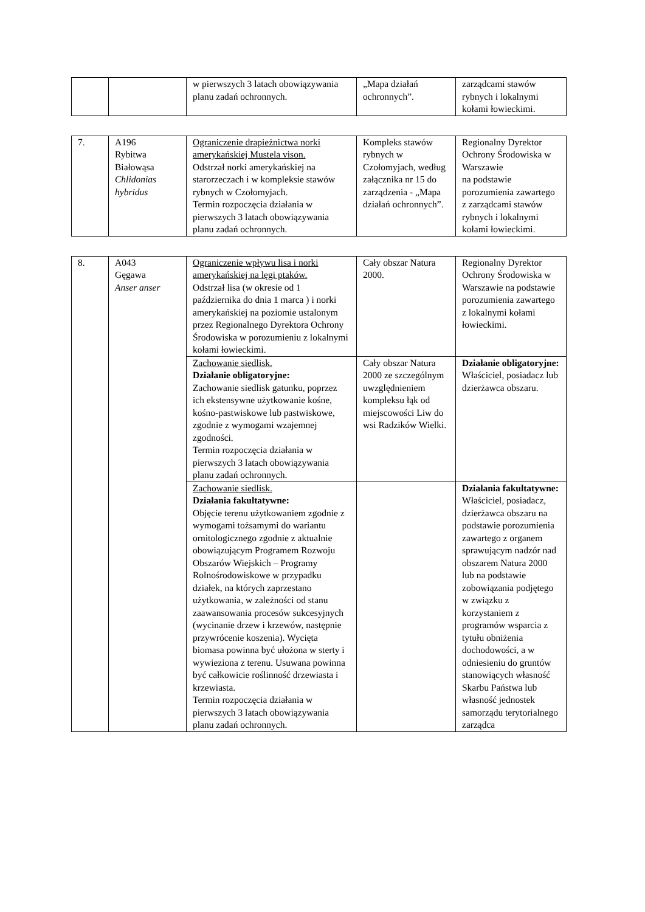| | | w pierwszych 3 latach obowiązywania planu zadań ochronnych. | „Mapa działań ochronnych”. | zarządcami stawów rybnych i lokalnymi kołami łowieckimi. |
| 7. | A196 Rybitwa Białowąsa Chlidonias hybridus | Ograniczenie drapieżnictwa norki amerykańskiej Mustela vison. Odstrzał norki amerykańskiej na starorzeczach i w kompleksie stawów rybnych w Czołomyjach. Termin rozpoczęcia działania w pierwszych 3 latach obowiązywania planu zadań ochronnych. | Kompleks stawów rybnych w Czołomyjach, według załącznika nr 15 do zarządzenia - „Mapa działań ochronnych”. | Regionalny Dyrektor Ochrony Środowiska w Warszawie na podstawie porozumienia zawartego z zarządcami stawów rybnych i lokalnymi kołami łowieckimi. |
| 8. | A043 Gęgawa Anser anser | Ograniczenie wpływu lisa i norki amerykańskiej na lęgi ptaków. Odstrzał lisa (w okresie od 1 października do dnia 1 marca ) i norki amerykańskiej na poziomie ustalonym przez Regionalnego Dyrektora Ochrony Środowiska w porozumieniu z lokalnymi kołami łowieckimi. | Cały obszar Natura 2000. | Regionalny Dyrektor Ochrony Środowiska w Warszawie na podstawie porozumienia zawartego z lokalnymi kołami łowieckimi. |
| | | Zachowanie siedlisk. Działanie obligatoryjne: Zachowanie siedlisk gatunku, poprzez ich ekstensywne użytkowanie kośne, kośno-pastwiskowe lub pastwiskowe, zgodnie z wymogami wzajemnej zgodności. Termin rozpoczęcia działania w pierwszych 3 latach obowiązywania planu zadań ochronnych. | Cały obszar Natura 2000 ze szczególnym uwzględnieniem kompleksu łąk od miejscowości Liw do wsi Radzików Wielki. | Działanie obligatoryjne: Właściciel, posiadacz lub dzierżawca obszaru. |
| | | Zachowanie siedlisk. Działania fakultatywne: Objęcie terenu użytkowaniem zgodnie z wymogami tożsamymi do wariantu ornitologicznego zgodnie z aktualnie obowiązującym Programem Rozwoju Obszarów Wiejskich – Programy Rolnośrodowiskowe w przypadku działek, na których zaprzestano użytkowania, w zależności od stanu zaawansowania procesów sukcesyjnych (wycinanie drzew i krzewów, następnie przywrócenie koszenia). Wycięta biomasa powinna być ułożona w sterty i wywieziona z terenu. Usuwana powinna być całkowicie roślinność drzewiasta i krzewiasta. Termin rozpoczęcia działania w pierwszych 3 latach obowiązywania planu zadań ochronnych. | | Działania fakultatywne: Właściciel, posiadacz, dzierżawca obszaru na podstawie porozumienia zawartego z organem sprawującym nadzór nad obszarem Natura 2000 lub na podstawie zobowiązania podjętego w związku z korzystaniem z programów wsparcia z tytułu obniżenia dochodowości, a w odniesieniu do gruntów stanowiących własność Skarbu Państwa lub własność jednostek samorządu terytorialnego zarządca |